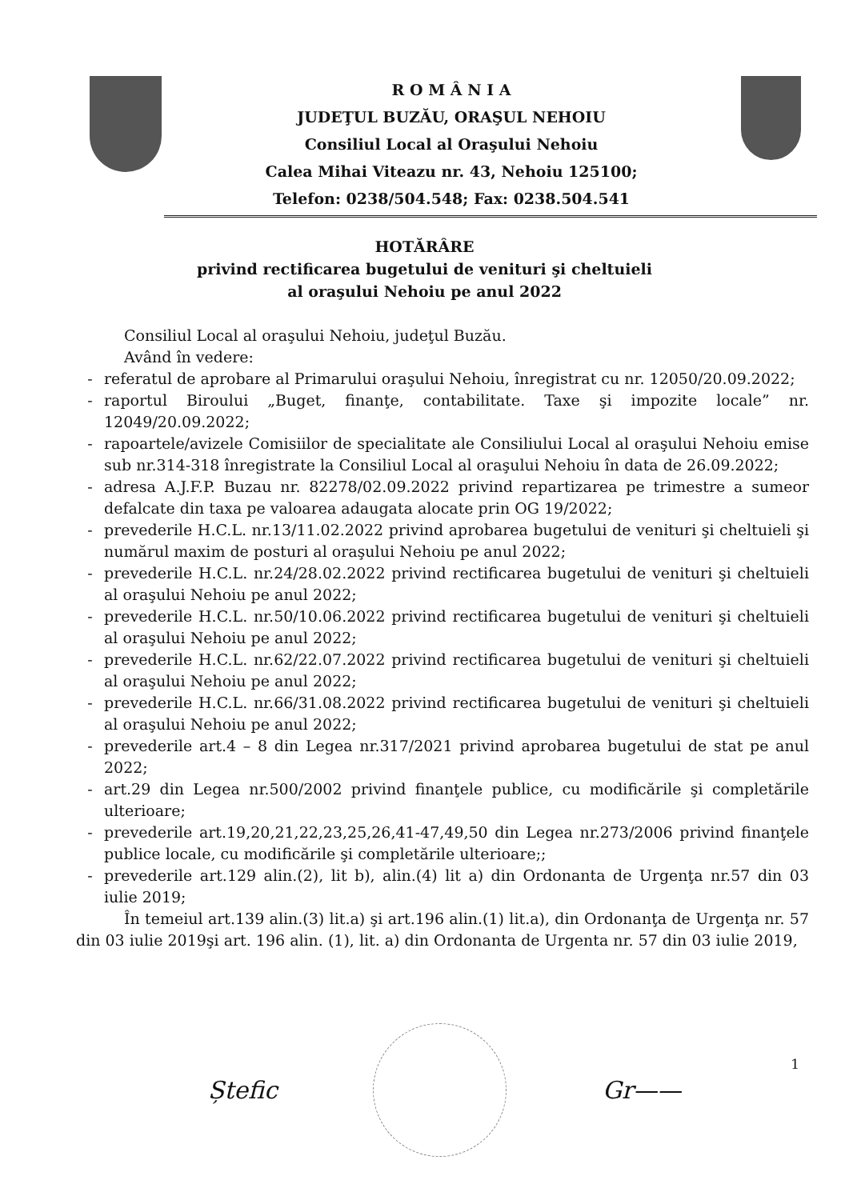R O M Â N I A
JUDEŢUL BUZĂU, ORAŞUL NEHOIU
Consiliul Local al Oraşului Nehoiu
Calea Mihai Viteazu nr. 43, Nehoiu 125100;
Telefon: 0238/504.548; Fax: 0238.504.541
HOTĂRÂRE
privind rectificarea bugetului de venituri şi cheltuieli
al oraşului Nehoiu pe anul 2022
Consiliul Local al oraşului Nehoiu, judeţul Buzău.
Având în vedere:
- referatul de aprobare al Primarului oraşului Nehoiu, înregistrat cu nr. 12050/20.09.2022;
- raportul Biroului „Buget, finanţe, contabilitate. Taxe şi impozite locale” nr. 12049/20.09.2022;
- rapoartele/avizele Comisiilor de specialitate ale Consiliului Local al oraşului Nehoiu emise sub nr.314-318 înregistrate la Consiliul Local al oraşului Nehoiu în data de 26.09.2022;
- adresa A.J.F.P. Buzau nr. 82278/02.09.2022 privind repartizarea pe trimestre a sumeor defalcate din taxa pe valoarea adaugata alocate prin OG 19/2022;
- prevederile H.C.L. nr.13/11.02.2022 privind aprobarea bugetului de venituri şi cheltuieli şi numărul maxim de posturi al oraşului Nehoiu pe anul 2022;
- prevederile H.C.L. nr.24/28.02.2022 privind rectificarea bugetului de venituri şi cheltuieli al oraşului Nehoiu pe anul 2022;
- prevederile H.C.L. nr.50/10.06.2022 privind rectificarea bugetului de venituri şi cheltuieli al oraşului Nehoiu pe anul 2022;
- prevederile H.C.L. nr.62/22.07.2022 privind rectificarea bugetului de venituri şi cheltuieli al oraşului Nehoiu pe anul 2022;
- prevederile H.C.L. nr.66/31.08.2022 privind rectificarea bugetului de venituri şi cheltuieli al oraşului Nehoiu pe anul 2022;
- prevederile art.4 – 8 din Legea nr.317/2021 privind aprobarea bugetului de stat pe anul 2022;
- art.29 din Legea nr.500/2002 privind finanţele publice, cu modificările şi completările ulterioare;
- prevederile art.19,20,21,22,23,25,26,41-47,49,50 din Legea nr.273/2006 privind finanţele publice locale, cu modificările şi completările ulterioare;;
- prevederile art.129 alin.(2), lit b), alin.(4) lit a) din Ordonanta de Urgenţa nr.57 din 03 iulie 2019;
În temeiul art.139 alin.(3) lit.a) şi art.196 alin.(1) lit.a), din Ordonanţa de Urgenţa nr. 57 din 03 iulie 2019şi art. 196 alin. (1), lit. a) din Ordonanta de Urgenta nr. 57 din 03 iulie 2019,
Ștefic Gr——
1